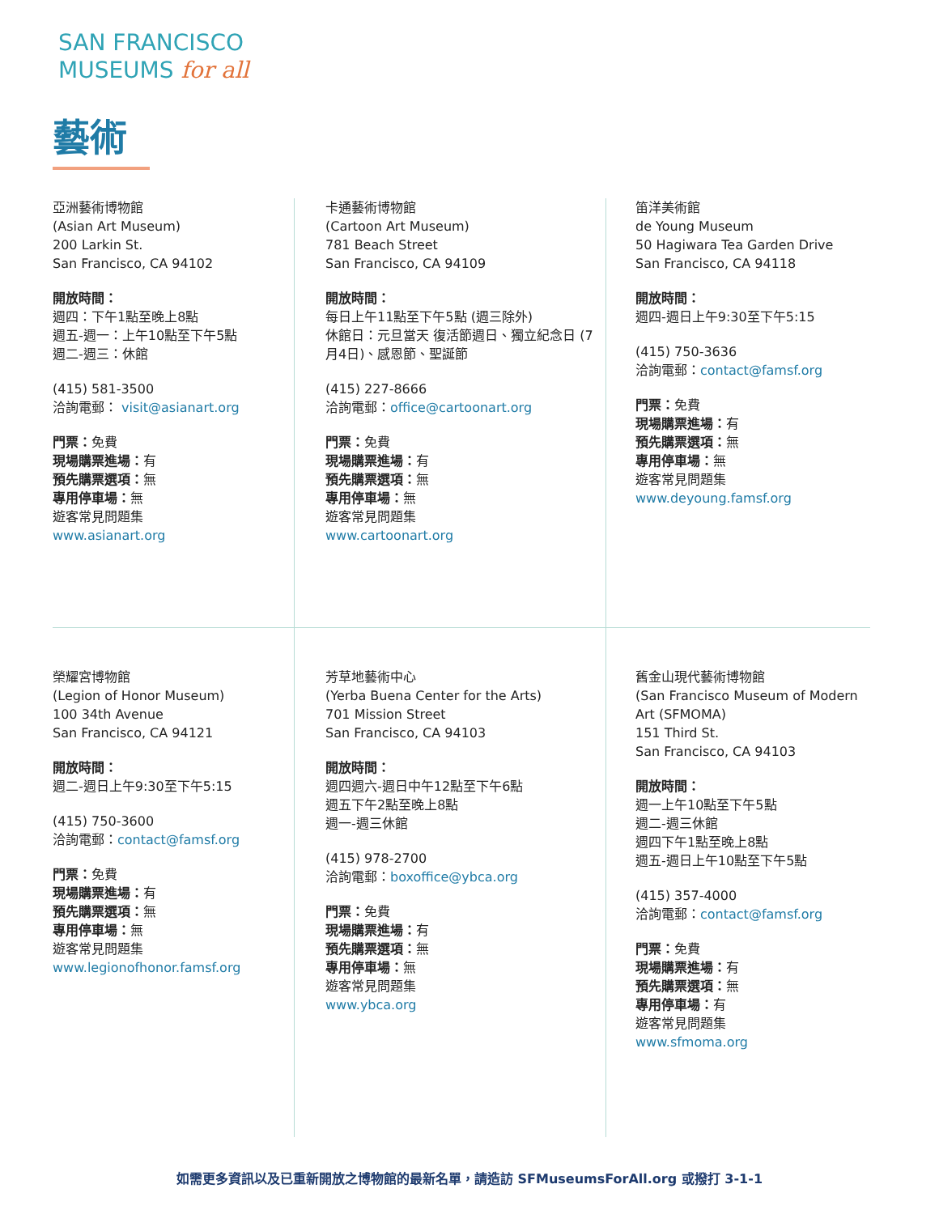SAN FRANCISCO
MUSEUMS for all
藝術
亞洲藝術博物館
(Asian Art Museum)
200 Larkin St.
San Francisco, CA 94102
開放時間：
週四：下午1點至晚上8點
週五-週一：上午10點至下午5點
週二-週三：休館
(415) 581-3500
洽詢電郵： visit@asianart.org
門票：免費
現場購票進場：有
預先購票選項：無
專用停車場：無
遊客常見問題集
www.asianart.org
卡通藝術博物館
(Cartoon Art Museum)
781 Beach Street
San Francisco, CA 94109
開放時間：
每日上午11點至下午5點 (週三除外)
休館日：元旦當天 復活節週日、獨立紀念日 (7月4日)、感恩節、聖誕節
(415) 227-8666
洽詢電郵：office@cartoonart.org
門票：免費
現場購票進場：有
預先購票選項：無
專用停車場：無
遊客常見問題集
www.cartoonart.org
笛洋美術館
de Young Museum
50 Hagiwara Tea Garden Drive
San Francisco, CA 94118
開放時間：
週四-週日上午9:30至下午5:15
(415) 750-3636
洽詢電郵：contact@famsf.org
門票：免費
現場購票進場：有
預先購票選項：無
專用停車場：無
遊客常見問題集
www.deyoung.famsf.org
榮耀宮博物館
(Legion of Honor Museum)
100 34th Avenue
San Francisco, CA 94121
開放時間：
週二-週日上午9:30至下午5:15
(415) 750-3600
洽詢電郵：contact@famsf.org
門票：免費
現場購票進場：有
預先購票選項：無
專用停車場：無
遊客常見問題集
www.legionofhonor.famsf.org
芳草地藝術中心
(Yerba Buena Center for the Arts)
701 Mission Street
San Francisco, CA 94103
開放時間：
週四週六-週日中午12點至下午6點
週五下午2點至晚上8點
週一-週三休館
(415) 978-2700
洽詢電郵：boxoffice@ybca.org
門票：免費
現場購票進場：有
預先購票選項：無
專用停車場：無
遊客常見問題集
www.ybca.org
舊金山現代藝術博物館
(San Francisco Museum of Modern Art (SFMOMA)
151 Third St.
San Francisco, CA 94103
開放時間：
週一上午10點至下午5點
週二-週三休館
週四下午1點至晚上8點
週五-週日上午10點至下午5點
(415) 357-4000
洽詢電郵：contact@famsf.org
門票：免費
現場購票進場：有
預先購票選項：無
專用停車場：有
遊客常見問題集
www.sfmoma.org
如需更多資訊以及已重新開放之博物館的最新名單，請造訪 SFMuseumsForAll.org 或撥打 3-1-1